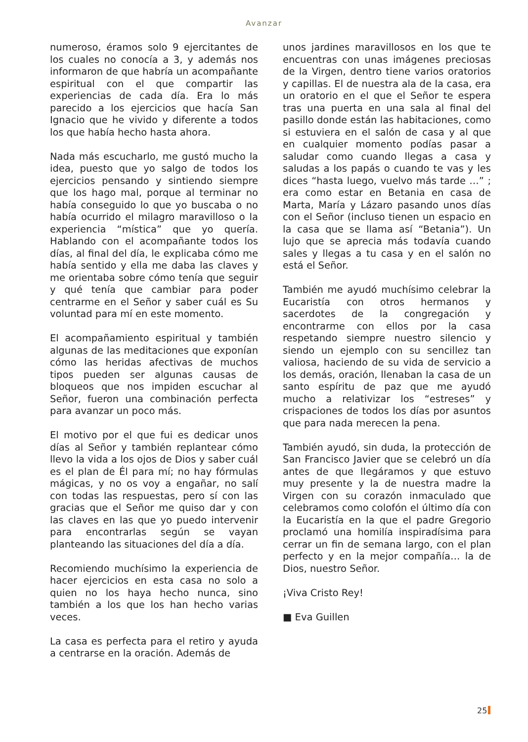Avanzar
numeroso, éramos solo 9 ejercitantes de los cuales no conocía a 3, y además nos informaron de que habría un acompañante espiritual con el que compartir las experiencias de cada día. Era lo más parecido a los ejercicios que hacía San Ignacio que he vivido y diferente a todos los que había hecho hasta ahora.
Nada más escucharlo, me gustó mucho la idea, puesto que yo salgo de todos los ejercicios pensando y sintiendo siempre que los hago mal, porque al terminar no había conseguido lo que yo buscaba o no había ocurrido el milagro maravilloso o la experiencia “mística” que yo quería. Hablando con el acompañante todos los días, al final del día, le explicaba cómo me había sentido y ella me daba las claves y me orientaba sobre cómo tenía que seguir y qué tenía que cambiar para poder centrarme en el Señor y saber cuál es Su voluntad para mí en este momento.
El acompañamiento espiritual y también algunas de las meditaciones que exponían cómo las heridas afectivas de muchos tipos pueden ser algunas causas de bloqueos que nos impiden escuchar al Señor, fueron una combinación perfecta para avanzar un poco más.
El motivo por el que fui es dedicar unos días al Señor y también replantear cómo llevo la vida a los ojos de Dios y saber cuál es el plan de Él para mí; no hay fórmulas mágicas, y no os voy a engañar, no salí con todas las respuestas, pero sí con las gracias que el Señor me quiso dar y con las claves en las que yo puedo intervenir para encontrarlas según se vayan planteando las situaciones del día a día.
Recomiendo muchísimo la experiencia de hacer ejercicios en esta casa no solo a quien no los haya hecho nunca, sino también a los que los han hecho varias veces.
La casa es perfecta para el retiro y ayuda a centrarse en la oración. Además de
unos jardines maravillosos en los que te encuentras con unas imágenes preciosas de la Virgen, dentro tiene varios oratorios y capillas. El de nuestra ala de la casa, era un oratorio en el que el Señor te espera tras una puerta en una sala al final del pasillo donde están las habitaciones, como si estuviera en el salón de casa y al que en cualquier momento podías pasar a saludar como cuando llegas a casa y saludas a los papás o cuando te vas y les dices “hasta luego, vuelvo más tarde …” ; era como estar en Betania en casa de Marta, María y Lázaro pasando unos días con el Señor (incluso tienen un espacio en la casa que se llama así “Betania”). Un lujo que se aprecia más todavía cuando sales y llegas a tu casa y en el salón no está el Señor.
También me ayudó muchísimo celebrar la Eucaristía con otros hermanos y sacerdotes de la congregación y encontrarme con ellos por la casa respetando siempre nuestro silencio y siendo un ejemplo con su sencillez tan valiosa, haciendo de su vida de servicio a los demás, oración, llenaban la casa de un santo espíritu de paz que me ayudó mucho a relativizar los “estreses” y crispaciones de todos los días por asuntos que para nada merecen la pena.
También ayudó, sin duda, la protección de San Francisco Javier que se celebró un día antes de que llegáramos y que estuvo muy presente y la de nuestra madre la Virgen con su corazón inmaculado que celebramos como colofón el último día con la Eucaristía en la que el padre Gregorio proclamó una homilía inspiradísima para cerrar un fin de semana largo, con el plan perfecto y en la mejor compañía… la de Dios, nuestro Señor.
¡Viva Cristo Rey!
■ Eva Guillen
25